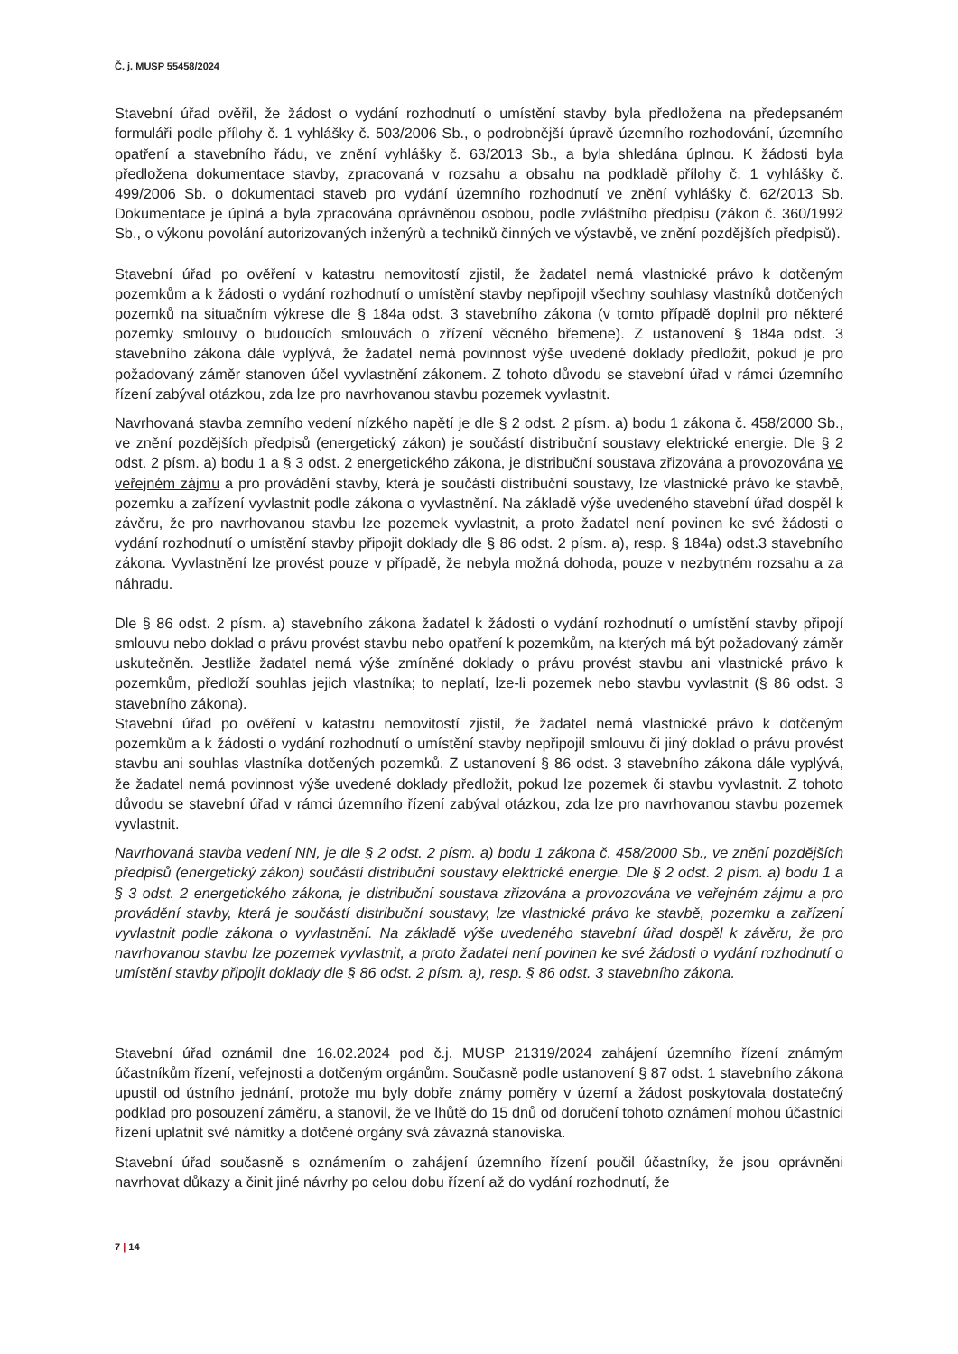Č. j. MUSP 55458/2024
Stavební úřad ověřil, že žádost o vydání rozhodnutí o umístění stavby byla předložena na předepsaném formuláři podle přílohy č. 1 vyhlášky č. 503/2006 Sb., o podrobnější úpravě územního rozhodování, územního opatření a stavebního řádu, ve znění vyhlášky č. 63/2013 Sb., a byla shledána úplnou. K žádosti byla předložena dokumentace stavby, zpracovaná v rozsahu a obsahu na podkladě přílohy č. 1 vyhlášky č. 499/2006 Sb. o dokumentaci staveb pro vydání územního rozhodnutí ve znění vyhlášky č. 62/2013 Sb. Dokumentace je úplná a byla zpracována oprávněnou osobou, podle zvláštního předpisu (zákon č. 360/1992 Sb., o výkonu povolání autorizovaných inženýrů a techniků činných ve výstavbě, ve znění pozdějších předpisů).
Stavební úřad po ověření v katastru nemovitostí zjistil, že žadatel nemá vlastnické právo k dotčeným pozemkům a k žádosti o vydání rozhodnutí o umístění stavby nepřipojil všechny souhlasy vlastníků dotčených pozemků na situačním výkrese dle § 184a odst. 3 stavebního zákona (v tomto případě doplnil pro některé pozemky smlouvy o budoucích smlouvách o zřízení věcného břemene). Z ustanovení § 184a odst. 3 stavebního zákona dále vyplývá, že žadatel nemá povinnost výše uvedené doklady předložit, pokud je pro požadovaný záměr stanoven účel vyvlastnění zákonem. Z tohoto důvodu se stavební úřad v rámci územního řízení zabýval otázkou, zda lze pro navrhovanou stavbu pozemek vyvlastnit.
Navrhovaná stavba zemního vedení nízkého napětí je dle § 2 odst. 2 písm. a) bodu 1 zákona č. 458/2000 Sb., ve znění pozdějších předpisů (energetický zákon) je součástí distribuční soustavy elektrické energie. Dle § 2 odst. 2 písm. a) bodu 1 a § 3 odst. 2 energetického zákona, je distribuční soustava zřizována a provozována ve veřejném zájmu a pro provádění stavby, která je součástí distribuční soustavy, lze vlastnické právo ke stavbě, pozemku a zařízení vyvlastnit podle zákona o vyvlastnění. Na základě výše uvedeného stavební úřad dospěl k závěru, že pro navrhovanou stavbu lze pozemek vyvlastnit, a proto žadatel není povinen ke své žádosti o vydání rozhodnutí o umístění stavby připojit doklady dle § 86 odst. 2 písm. a), resp. § 184a) odst.3 stavebního zákona. Vyvlastnění lze provést pouze v případě, že nebyla možná dohoda, pouze v nezbytném rozsahu a za náhradu.
Dle § 86 odst. 2 písm. a) stavebního zákona žadatel k žádosti o vydání rozhodnutí o umístění stavby připojí smlouvu nebo doklad o právu provést stavbu nebo opatření k pozemkům, na kterých má být požadovaný záměr uskutečněn. Jestliže žadatel nemá výše zmíněné doklady o právu provést stavbu ani vlastnické právo k pozemkům, předloží souhlas jejich vlastníka; to neplatí, lze-li pozemek nebo stavbu vyvlastnit (§ 86 odst. 3 stavebního zákona).
Stavební úřad po ověření v katastru nemovitostí zjistil, že žadatel nemá vlastnické právo k dotčeným pozemkům a k žádosti o vydání rozhodnutí o umístění stavby nepřipojil smlouvu či jiný doklad o právu provést stavbu ani souhlas vlastníka dotčených pozemků. Z ustanovení § 86 odst. 3 stavebního zákona dále vyplývá, že žadatel nemá povinnost výše uvedené doklady předložit, pokud lze pozemek či stavbu vyvlastnit. Z tohoto důvodu se stavební úřad v rámci územního řízení zabýval otázkou, zda lze pro navrhovanou stavbu pozemek vyvlastnit.
Navrhovaná stavba vedení NN, je dle § 2 odst. 2 písm. a) bodu 1 zákona č. 458/2000 Sb., ve znění pozdějších předpisů (energetický zákon) součástí distribuční soustavy elektrické energie. Dle § 2 odst. 2 písm. a) bodu 1 a § 3 odst. 2 energetického zákona, je distribuční soustava zřizována a provozována ve veřejném zájmu a pro provádění stavby, která je součástí distribuční soustavy, lze vlastnické právo ke stavbě, pozemku a zařízení vyvlastnit podle zákona o vyvlastnění. Na základě výše uvedeného stavební úřad dospěl k závěru, že pro navrhovanou stavbu lze pozemek vyvlastnit, a proto žadatel není povinen ke své žádosti o vydání rozhodnutí o umístění stavby připojit doklady dle § 86 odst. 2 písm. a), resp. § 86 odst. 3 stavebního zákona.
Stavební úřad oznámil dne 16.02.2024 pod č.j. MUSP 21319/2024 zahájení územního řízení známým účastníkům řízení, veřejnosti a dotčeným orgánům. Současně podle ustanovení § 87 odst. 1 stavebního zákona upustil od ústního jednání, protože mu byly dobře známy poměry v území a žádost poskytovala dostatečný podklad pro posouzení záměru, a stanovil, že ve lhůtě do 15 dnů od doručení tohoto oznámení mohou účastníci řízení uplatnit své námitky a dotčené orgány svá závazná stanoviska.
Stavební úřad současně s oznámením o zahájení územního řízení poučil účastníky, že jsou oprávněni navrhovat důkazy a činit jiné návrhy po celou dobu řízení až do vydání rozhodnutí, že
7 | 14